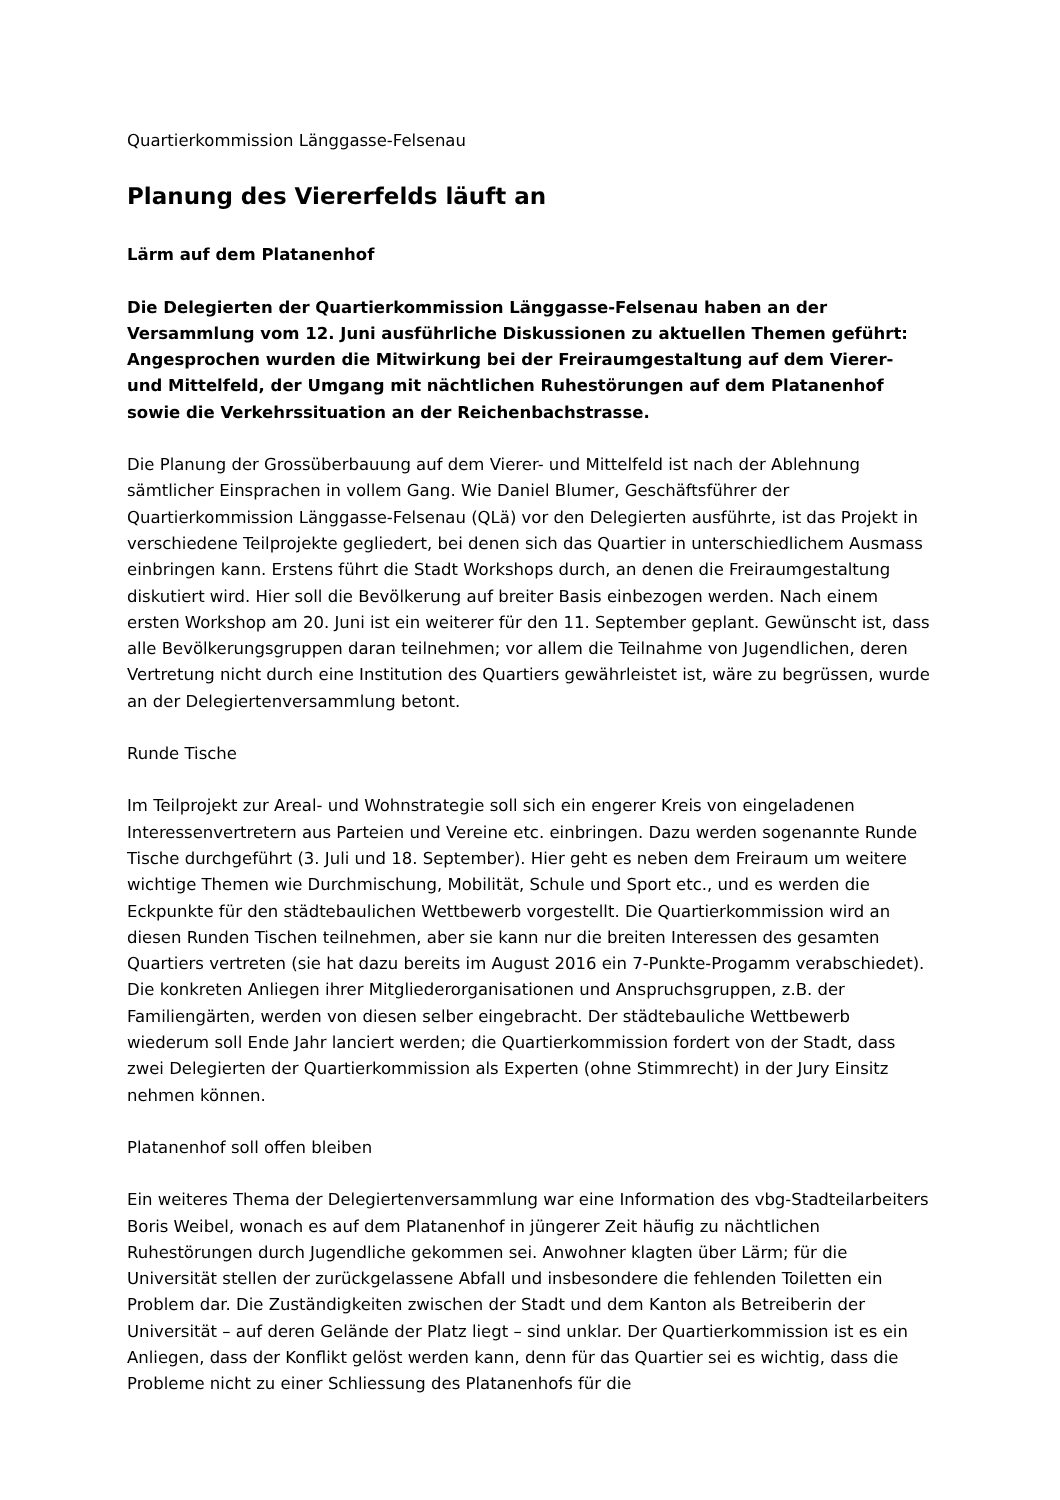Quartierkommission Länggasse-Felsenau
Planung des Viererfelds läuft an
Lärm auf dem Platanenhof
Die Delegierten der Quartierkommission Länggasse-Felsenau haben an der Versammlung vom 12. Juni ausführliche Diskussionen zu aktuellen Themen geführt: Angesprochen wurden die Mitwirkung bei der Freiraumgestaltung auf dem Vierer- und Mittelfeld, der Umgang mit nächtlichen Ruhestörungen auf dem Platanenhof sowie die Verkehrssituation an der Reichenbachstrasse.
Die Planung der Grossüberbauung auf dem Vierer- und Mittelfeld ist nach der Ablehnung sämtlicher Einsprachen in vollem Gang. Wie Daniel Blumer, Geschäftsführer der Quartierkommission Länggasse-Felsenau (QLä) vor den Delegierten ausführte, ist das Projekt in verschiedene Teilprojekte gegliedert, bei denen sich das Quartier in unterschiedlichem Ausmass einbringen kann. Erstens führt die Stadt Workshops durch, an denen die Freiraumgestaltung diskutiert wird. Hier soll die Bevölkerung auf breiter Basis einbezogen werden. Nach einem ersten Workshop am 20. Juni ist ein weiterer für den 11. September geplant. Gewünscht ist, dass alle Bevölkerungsgruppen daran teilnehmen; vor allem die Teilnahme von Jugendlichen, deren Vertretung nicht durch eine Institution des Quartiers gewährleistet ist, wäre zu begrüssen, wurde an der Delegiertenversammlung betont.
Runde Tische
Im Teilprojekt zur Areal- und Wohnstrategie soll sich ein engerer Kreis von eingeladenen Interessenvertretern aus Parteien und Vereine etc. einbringen. Dazu werden sogenannte Runde Tische durchgeführt (3. Juli und 18. September). Hier geht es neben dem Freiraum um weitere wichtige Themen wie Durchmischung, Mobilität, Schule und Sport etc., und es werden die Eckpunkte für den städtebaulichen Wettbewerb vorgestellt. Die Quartierkommission wird an diesen Runden Tischen teilnehmen, aber sie kann nur die breiten Interessen des gesamten Quartiers vertreten (sie hat dazu bereits im August 2016 ein 7-Punkte-Progamm verabschiedet). Die konkreten Anliegen ihrer Mitgliederorganisationen und Anspruchsgruppen, z.B. der Familiengärten, werden von diesen selber eingebracht. Der städtebauliche Wettbewerb wiederum soll Ende Jahr lanciert werden; die Quartierkommission fordert von der Stadt, dass zwei Delegierten der Quartierkommission als Experten (ohne Stimmrecht) in der Jury Einsitz nehmen können.
Platanenhof soll offen bleiben
Ein weiteres Thema der Delegiertenversammlung war eine Information des vbg-Stadteilarbeiters Boris Weibel, wonach es auf dem Platanenhof in jüngerer Zeit häufig zu nächtlichen Ruhestörungen durch Jugendliche gekommen sei. Anwohner klagten über Lärm; für die Universität stellen der zurückgelassene Abfall und insbesondere die fehlenden Toiletten ein Problem dar. Die Zuständigkeiten zwischen der Stadt und dem Kanton als Betreiberin der Universität – auf deren Gelände der Platz liegt – sind unklar. Der Quartierkommission ist es ein Anliegen, dass der Konflikt gelöst werden kann, denn für das Quartier sei es wichtig, dass die Probleme nicht zu einer Schliessung des Platanenhofs für die